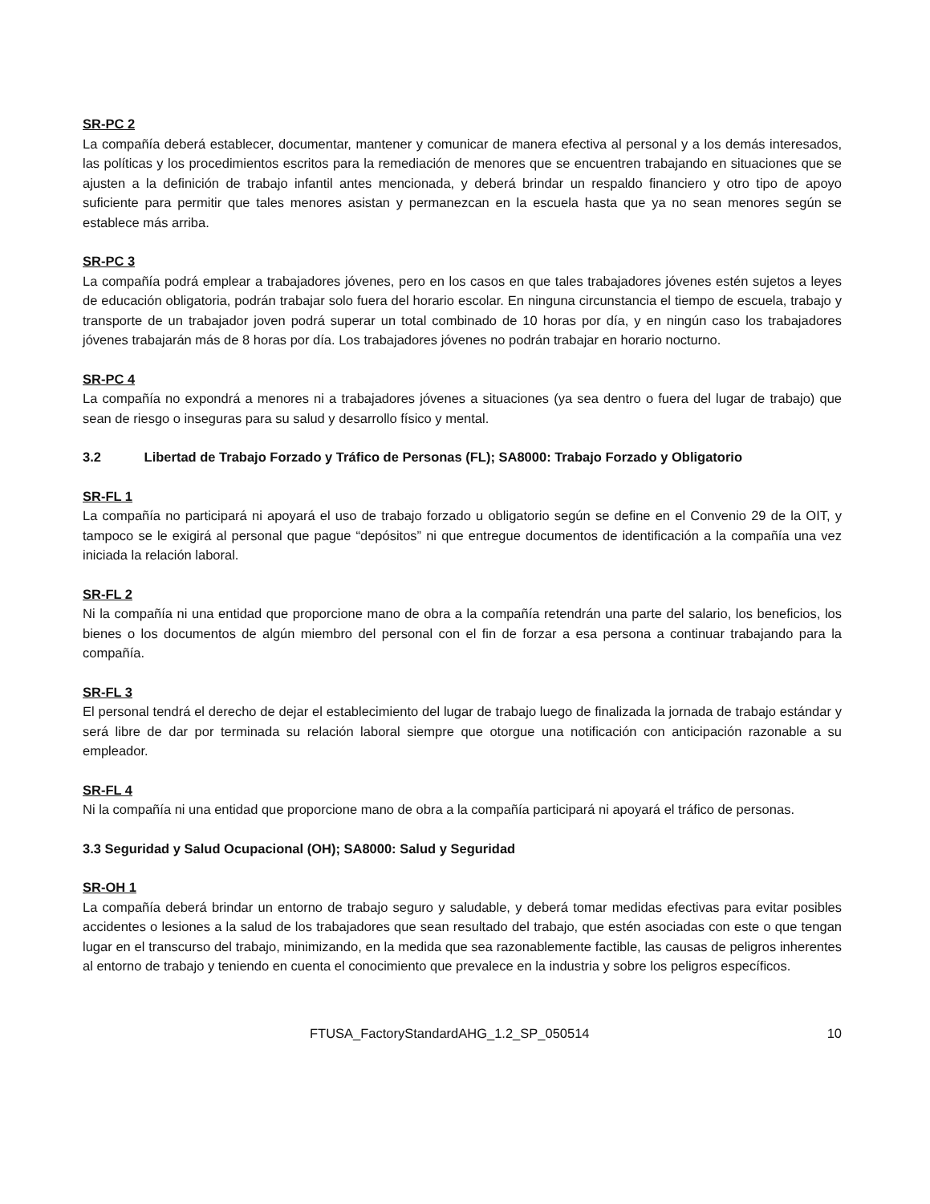SR-PC 2
La compañía deberá establecer, documentar, mantener y comunicar de manera efectiva al personal y a los demás interesados, las políticas y los procedimientos escritos para la remediación de menores que se encuentren trabajando en situaciones que se ajusten a la definición de trabajo infantil antes mencionada, y deberá brindar un respaldo financiero y otro tipo de apoyo suficiente para permitir que tales menores asistan y permanezcan en la escuela hasta que ya no sean menores según se establece más arriba.
SR-PC 3
La compañía podrá emplear a trabajadores jóvenes, pero en los casos en que tales trabajadores jóvenes estén sujetos a leyes de educación obligatoria, podrán trabajar solo fuera del horario escolar. En ninguna circunstancia el tiempo de escuela, trabajo y transporte de un trabajador joven podrá superar un total combinado de 10 horas por día, y en ningún caso los trabajadores jóvenes trabajarán más de 8 horas por día. Los trabajadores jóvenes no podrán trabajar en horario nocturno.
SR-PC 4
La compañía no expondrá a menores ni a trabajadores jóvenes a situaciones (ya sea dentro o fuera del lugar de trabajo) que sean de riesgo o inseguras para su salud y desarrollo físico y mental.
3.2 Libertad de Trabajo Forzado y Tráfico de Personas (FL); SA8000: Trabajo Forzado y Obligatorio
SR-FL 1
La compañía no participará ni apoyará el uso de trabajo forzado u obligatorio según se define en el Convenio 29 de la OIT, y tampoco se le exigirá al personal que pague “depósitos” ni que entregue documentos de identificación a la compañía una vez iniciada la relación laboral.
SR-FL 2
Ni la compañía ni una entidad que proporcione mano de obra a la compañía retendrán una parte del salario, los beneficios, los bienes o los documentos de algún miembro del personal con el fin de forzar a esa persona a continuar trabajando para la compañía.
SR-FL 3
El personal tendrá el derecho de dejar el establecimiento del lugar de trabajo luego de finalizada la jornada de trabajo estándar y será libre de dar por terminada su relación laboral siempre que otorgue una notificación con anticipación razonable a su empleador.
SR-FL 4
Ni la compañía ni una entidad que proporcione mano de obra a la compañía participará ni apoyará el tráfico de personas.
3.3 Seguridad y Salud Ocupacional (OH); SA8000: Salud y Seguridad
SR-OH 1
La compañía deberá brindar un entorno de trabajo seguro y saludable, y deberá tomar medidas efectivas para evitar posibles accidentes o lesiones a la salud de los trabajadores que sean resultado del trabajo, que estén asociadas con este o que tengan lugar en el transcurso del trabajo, minimizando, en la medida que sea razonablemente factible, las causas de peligros inherentes al entorno de trabajo y teniendo en cuenta el conocimiento que prevalece en la industria y sobre los peligros específicos.
FTUSA_FactoryStandardAHG_1.2_SP_050514 10